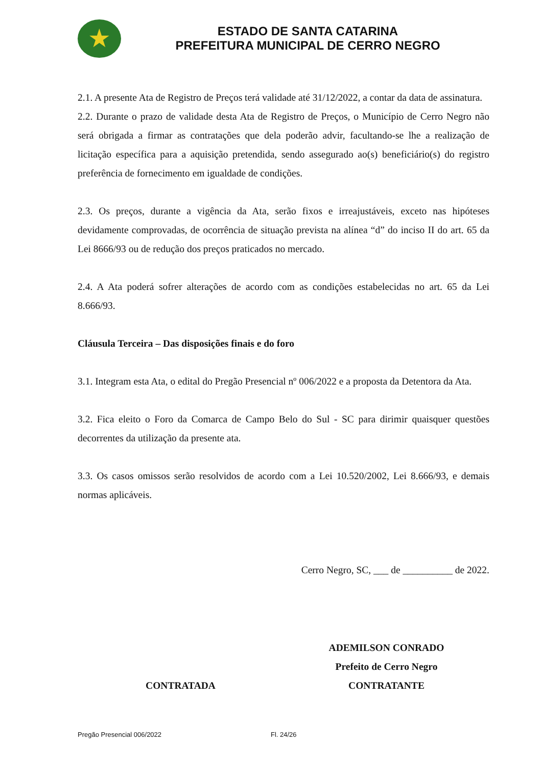★
ESTADO DE SANTA CATARINA
PREFEITURA MUNICIPAL DE CERRO NEGRO
2.1. A presente Ata de Registro de Preços terá validade até 31/12/2022, a contar da data de assinatura.
2.2. Durante o prazo de validade desta Ata de Registro de Preços, o Município de Cerro Negro não será obrigada a firmar as contratações que dela poderão advir, facultando-se lhe a realização de licitação específica para a aquisição pretendida, sendo assegurado ao(s) beneficiário(s) do registro preferência de fornecimento em igualdade de condições.
2.3. Os preços, durante a vigência da Ata, serão fixos e irreajustáveis, exceto nas hipóteses devidamente comprovadas, de ocorrência de situação prevista na alínea “d” do inciso II do art. 65 da Lei 8666/93 ou de redução dos preços praticados no mercado.
2.4. A Ata poderá sofrer alterações de acordo com as condições estabelecidas no art. 65 da Lei 8.666/93.
Cláusula Terceira – Das disposições finais e do foro
3.1. Integram esta Ata, o edital do Pregão Presencial nº 006/2022 e a proposta da Detentora da Ata.
3.2. Fica eleito o Foro da Comarca de Campo Belo do Sul - SC para dirimir quaisquer questões decorrentes da utilização da presente ata.
3.3. Os casos omissos serão resolvidos de acordo com a Lei 10.520/2002, Lei 8.666/93, e demais normas aplicáveis.
Cerro Negro, SC, ___ de __________ de 2022.
CONTRATADA ADEMILSON CONRADO
Prefeito de Cerro Negro
CONTRATANTE
Pregão Presencial 006/2022 Fl. 24/26